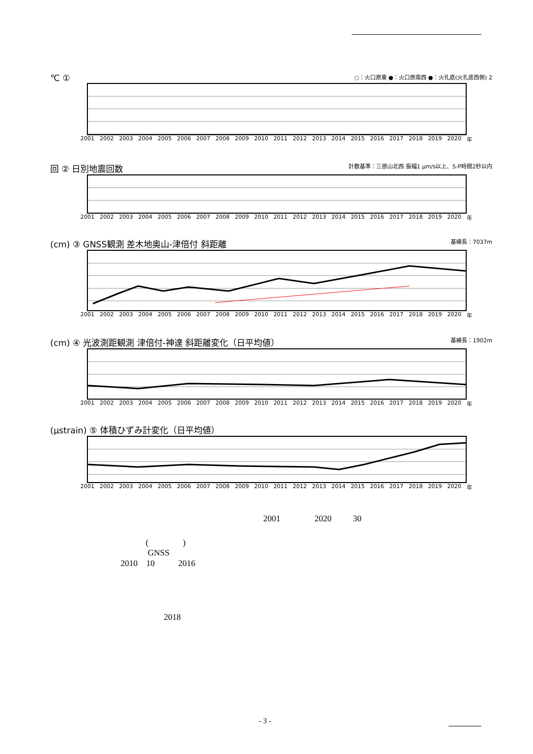℃ ① ○：火口原東 ●：火口原南西 ●：火孔底(火孔底西側) 2
2001 2002 2003 2004 2005 2006 2007 2008 2009 2010 2011 2012 2013 2014 2015 2016 2017 2018 2019 2020 年
回 ② 日別地震回数 計数基準：三原山北西 振幅1 μm/s以上、S-P時間2秒以内
2001 2002 2003 2004 2005 2006 2007 2008 2009 2010 2011 2012 2013 2014 2015 2016 2017 2018 2019 2020 年
(cm) ③ GNSS観測 差木地奥山-津倍付 斜距離 基線長：7037m
2001 2002 2003 2004 2005 2006 2007 2008 2009 2010 2011 2012 2013 2014 2015 2016 2017 2018 2019 2020 年
(cm) ④ 光波測距観測 津倍付-神達 斜距離変化（日平均値） 基線長：1902m
2001 2002 2003 2004 2005 2006 2007 2008 2009 2010 2011 2012 2013 2014 2015 2016 2017 2018 2019 2020 年
(μstrain) ⑤ 体積ひずみ計変化（日平均値）
2001 2002 2003 2004 2005 2006 2007 2008 2009 2010 2011 2012 2013 2014 2015 2016 2017 2018 2019 2020 年
2001 2020 30
( )
GNSS
2010 10 2016
2018
- 3 -